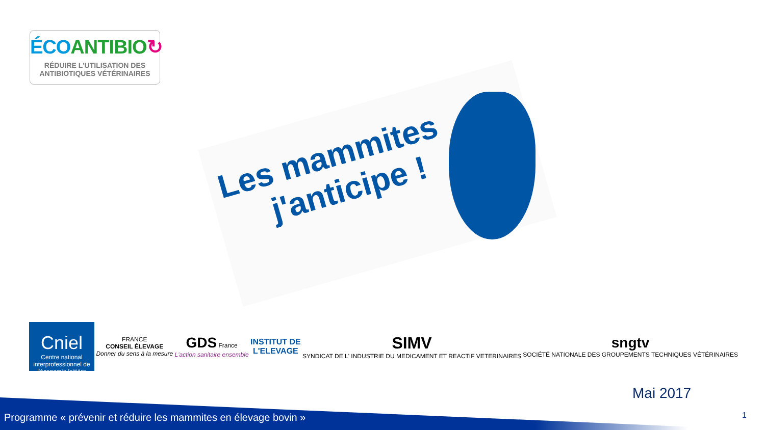ÉCO ANTIBIO↻
RÉDUIRE L'UTILISATION DES
ANTIBIOTIQUES VÉTÉRINAIRES
Les mammites
j'anticipe !
Cniel
Centre national interprofessionnel de l'économie laitière
FRANCE
CONSEIL ÉLEVAGE
Donner du sens à la mesure
GDS France
L'action sanitaire ensemble
INSTITUT DE
L'ELEVAGE
SIMV
SYNDICAT DE L' INDUSTRIE DU MEDICAMENT ET REACTIF VETERINAIRES
sngtv
SOCIÉTÉ NATIONALE DES GROUPEMENTS TECHNIQUES VÉTÉRINAIRES
Mai 2017
Programme « prévenir et réduire les mammites en élevage bovin »
1